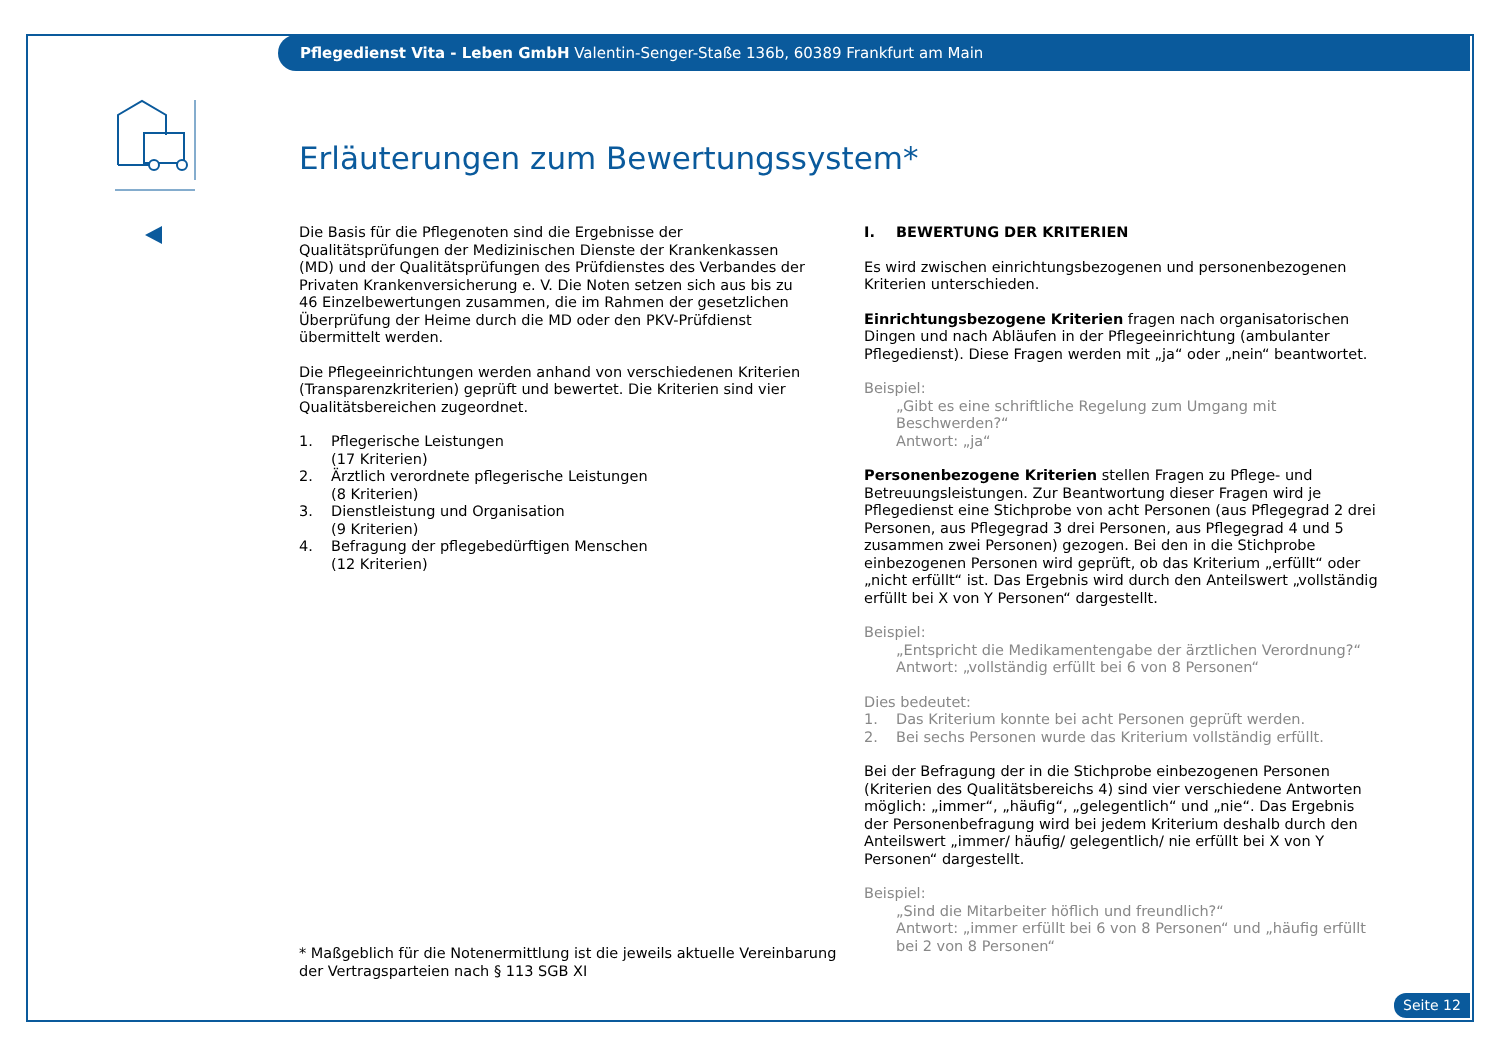Pflegedienst Vita - Leben GmbH Valentin-Senger-Staße 136b, 60389 Frankfurt am Main
Erläuterungen zum Bewertungssystem*
Die Basis für die Pflegenoten sind die Ergebnisse der Qualitätsprüfungen der Medizinischen Dienste der Krankenkassen (MD) und der Qualitätsprüfungen des Prüfdienstes des Verbandes der Privaten Krankenversicherung e. V. Die Noten setzen sich aus bis zu 46 Einzelbewertungen zusammen, die im Rahmen der gesetzlichen Überprüfung der Heime durch die MD oder den PKV-Prüfdienst übermittelt werden.
Die Pflegeeinrichtungen werden anhand von verschiedenen Kriterien (Transparenzkriterien) geprüft und bewertet. Die Kriterien sind vier Qualitätsbereichen zugeordnet.
1. Pflegerische Leistungen
(17 Kriterien)
2. Ärztlich verordnete pflegerische Leistungen
(8 Kriterien)
3. Dienstleistung und Organisation
(9 Kriterien)
4. Befragung der pflegebedürftigen Menschen
(12 Kriterien)
I. BEWERTUNG DER KRITERIEN
Es wird zwischen einrichtungsbezogenen und personenbezogenen Kriterien unterschieden.
Einrichtungsbezogene Kriterien fragen nach organisatorischen Dingen und nach Abläufen in der Pflegeeinrichtung (ambulanter Pflegedienst). Diese Fragen werden mit „ja“ oder „nein“ beantwortet.
Beispiel:
„Gibt es eine schriftliche Regelung zum Umgang mit Beschwerden?“
Antwort: „ja“
Personenbezogene Kriterien stellen Fragen zu Pflege- und Betreuungsleistungen. Zur Beantwortung dieser Fragen wird je Pflegedienst eine Stichprobe von acht Personen (aus Pflegegrad 2 drei Personen, aus Pflegegrad 3 drei Personen, aus Pflegegrad 4 und 5 zusammen zwei Personen) gezogen. Bei den in die Stichprobe einbezogenen Personen wird geprüft, ob das Kriterium „erfüllt“ oder „nicht erfüllt“ ist. Das Ergebnis wird durch den Anteilswert „vollständig erfüllt bei X von Y Personen“ dargestellt.
Beispiel:
„Entspricht die Medikamentengabe der ärztlichen Verordnung?“
Antwort: „vollständig erfüllt bei 6 von 8 Personen“
Dies bedeutet:
1. Das Kriterium konnte bei acht Personen geprüft werden.
2. Bei sechs Personen wurde das Kriterium vollständig erfüllt.
Bei der Befragung der in die Stichprobe einbezogenen Personen (Kriterien des Qualitätsbereichs 4) sind vier verschiedene Antworten möglich: „immer“, „häufig“, „gelegentlich“ und „nie“. Das Ergebnis der Personenbefragung wird bei jedem Kriterium deshalb durch den Anteilswert „immer/ häufig/ gelegentlich/ nie erfüllt bei X von Y Personen“ dargestellt.
Beispiel:
„Sind die Mitarbeiter höflich und freundlich?“
Antwort: „immer erfüllt bei 6 von 8 Personen“ und „häufig erfüllt bei 2 von 8 Personen“
* Maßgeblich für die Notenermittlung ist die jeweils aktuelle Vereinbarung
der Vertragsparteien nach § 113 SGB XI
Seite 12